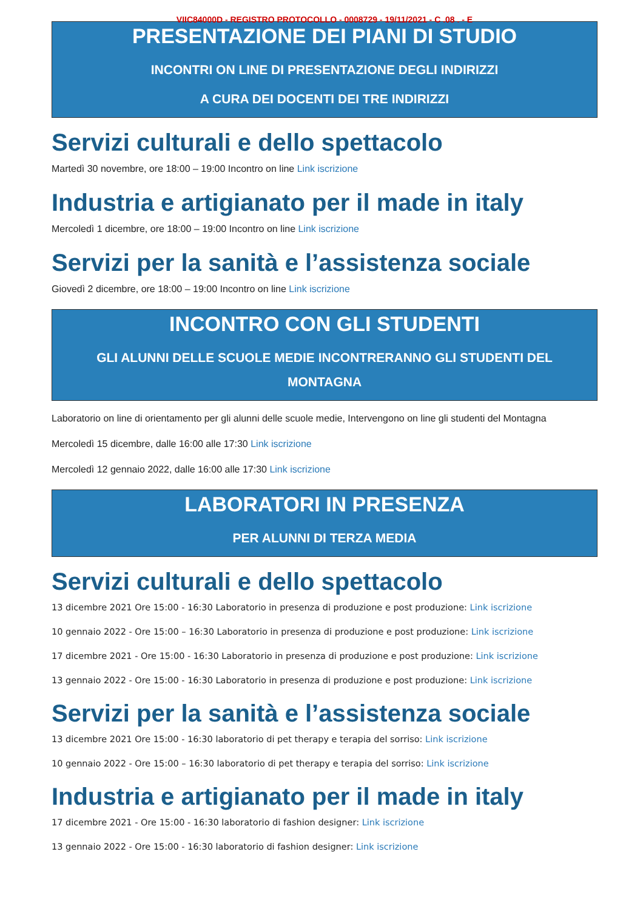VIIC84000D - REGISTRO PROTOCOLLO - 0008729 - 19/11/2021 - C .08 . - E
PRESENTAZIONE DEI PIANI DI STUDIO
INCONTRI ON LINE DI PRESENTAZIONE DEGLI INDIRIZZI
A CURA DEI DOCENTI DEI TRE INDIRIZZI
Servizi culturali e dello spettacolo
Martedì 30 novembre, ore 18:00 – 19:00 Incontro on line Link iscrizione
Industria e artigianato per il made in italy
Mercoledì 1 dicembre, ore 18:00 – 19:00 Incontro on line Link iscrizione
Servizi per la sanità e l’assistenza sociale
Giovedì 2 dicembre, ore 18:00 – 19:00 Incontro on line Link iscrizione
INCONTRO CON GLI STUDENTI
GLI ALUNNI DELLE SCUOLE MEDIE INCONTRERANNO GLI STUDENTI DEL MONTAGNA
Laboratorio on line di orientamento per gli alunni delle scuole medie, Intervengono on line gli studenti del Montagna
Mercoledì 15 dicembre, dalle 16:00 alle 17:30 Link iscrizione
Mercoledì 12 gennaio 2022, dalle 16:00 alle 17:30 Link iscrizione
LABORATORI IN PRESENZA
PER ALUNNI DI TERZA MEDIA
Servizi culturali e dello spettacolo
13 dicembre 2021 Ore 15:00 - 16:30 Laboratorio in presenza di produzione e post produzione: Link iscrizione
10 gennaio 2022 - Ore 15:00 – 16:30 Laboratorio in presenza di produzione e post produzione: Link iscrizione
17 dicembre 2021 - Ore 15:00 - 16:30 Laboratorio in presenza di produzione e post produzione: Link iscrizione
13 gennaio 2022 - Ore 15:00 - 16:30 Laboratorio in presenza di produzione e post produzione: Link iscrizione
Servizi per la sanità e l’assistenza sociale
13 dicembre 2021 Ore 15:00 - 16:30 laboratorio di pet therapy e terapia del sorriso: Link iscrizione
10 gennaio 2022 - Ore 15:00 – 16:30 laboratorio di pet therapy e terapia del sorriso: Link iscrizione
Industria e artigianato per il made in italy
17 dicembre 2021 - Ore 15:00 - 16:30 laboratorio di fashion designer: Link iscrizione
13 gennaio 2022 - Ore 15:00 - 16:30 laboratorio di fashion designer: Link iscrizione